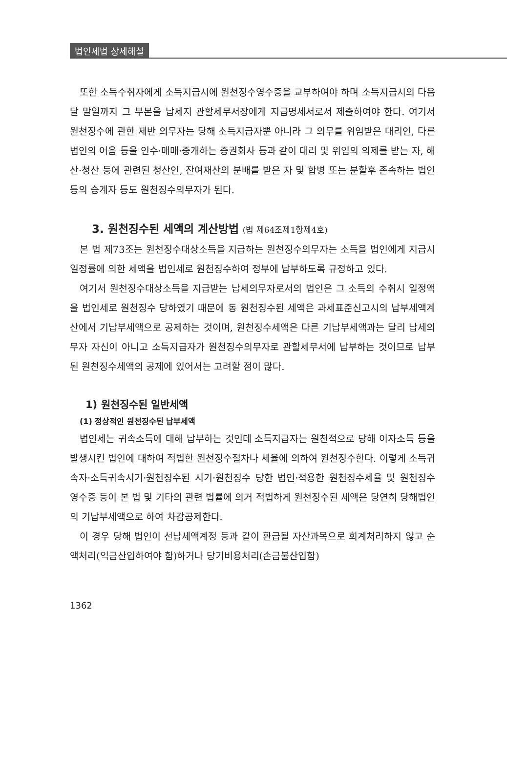법인세법 상세해설
또한 소득수취자에게 소득지급시에 원천징수영수증을 교부하여야 하며 소득지급시의 다음 달 말일까지 그 부본을 납세지 관할세무서장에게 지급명세서로서 제출하여야 한다. 여기서 원천징수에 관한 제반 의무자는 당해 소득지급자뿐 아니라 그 의무를 위임받은 대리인, 다른 법인의 어음 등을 인수·매매·중개하는 증권회사 등과 같이 대리 및 위임의 의제를 받는 자, 해산·청산 등에 관련된 청산인, 잔여재산의 분배를 받은 자 및 합병 또는 분할후 존속하는 법인 등의 승계자 등도 원천징수의무자가 된다.
3. 원천징수된 세액의 계산방법 (법 제64조제1항제4호)
본 법 제73조는 원천징수대상소득을 지급하는 원천징수의무자는 소득을 법인에게 지급시 일정률에 의한 세액을 법인세로 원천징수하여 정부에 납부하도록 규정하고 있다.
여기서 원천징수대상소득을 지급받는 납세의무자로서의 법인은 그 소득의 수취시 일정액을 법인세로 원천징수 당하였기 때문에 동 원천징수된 세액은 과세표준신고시의 납부세액계산에서 기납부세액으로 공제하는 것이며, 원천징수세액은 다른 기납부세액과는 달리 납세의무자 자신이 아니고 소득지급자가 원천징수의무자로 관할세무서에 납부하는 것이므로 납부된 원천징수세액의 공제에 있어서는 고려할 점이 많다.
1) 원천징수된 일반세액
(1) 정상적인 원천징수된 납부세액
법인세는 귀속소득에 대해 납부하는 것인데 소득지급자는 원천적으로 당해 이자소득 등을 발생시킨 법인에 대하여 적법한 원천징수절차나 세율에 의하여 원천징수한다. 이렇게 소득귀속자·소득귀속시기·원천징수된 시기·원천징수 당한 법인·적용한 원천징수세율 및 원천징수 영수증 등이 본 법 및 기타의 관련 법률에 의거 적법하게 원천징수된 세액은 당연히 당해법인의 기납부세액으로 하여 차감공제한다.
이 경우 당해 법인이 선납세액계정 등과 같이 환급될 자산과목으로 회계처리하지 않고 순액처리(익금산입하여야 함)하거나 당기비용처리(손금불산입함)
1362